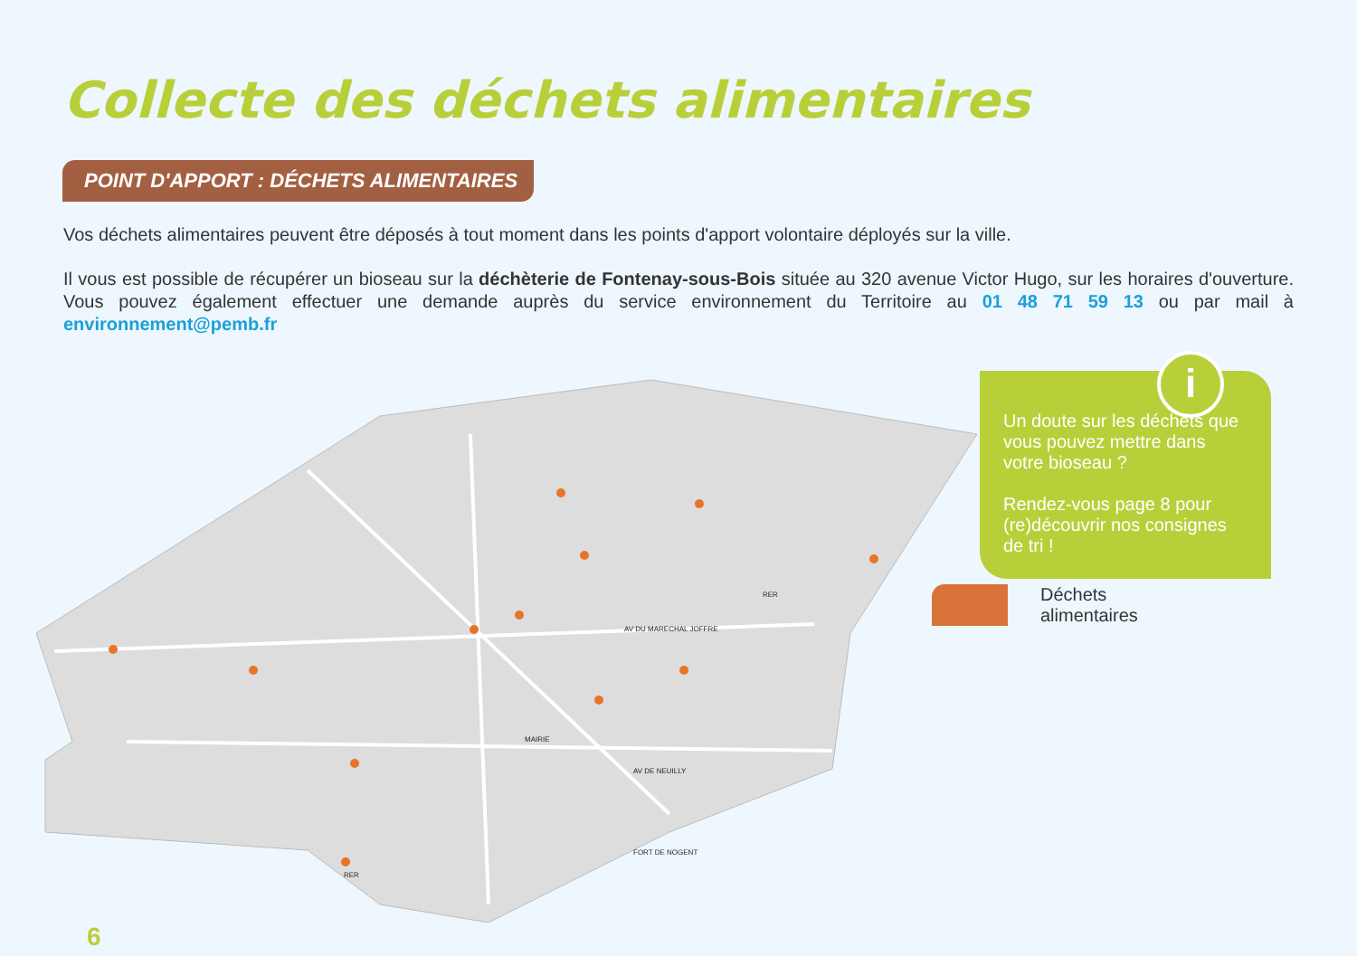Collecte des déchets alimentaires
POINT D'APPORT : DÉCHETS ALIMENTAIRES
Vos déchets alimentaires peuvent être déposés à tout moment dans les points d'apport volontaire déployés sur la ville.
Il vous est possible de récupérer un bioseau sur la déchèterie de Fontenay-sous-Bois située au 320 avenue Victor Hugo, sur les horaires d'ouverture. Vous pouvez également effectuer une demande auprès du service environnement du Territoire au 01 48 71 59 13 ou par mail à environnement@pemb.fr
MAIRIE
FORT DE NOGENT
AV DU MARECHAL JOFFRE
AV DE NEUILLY
RER
RER
i
Un doute sur les déchets que vous pouvez mettre dans votre bioseau ?
Rendez-vous page 8 pour (re)découvrir nos consignes de tri !
Déchets
alimentaires
6